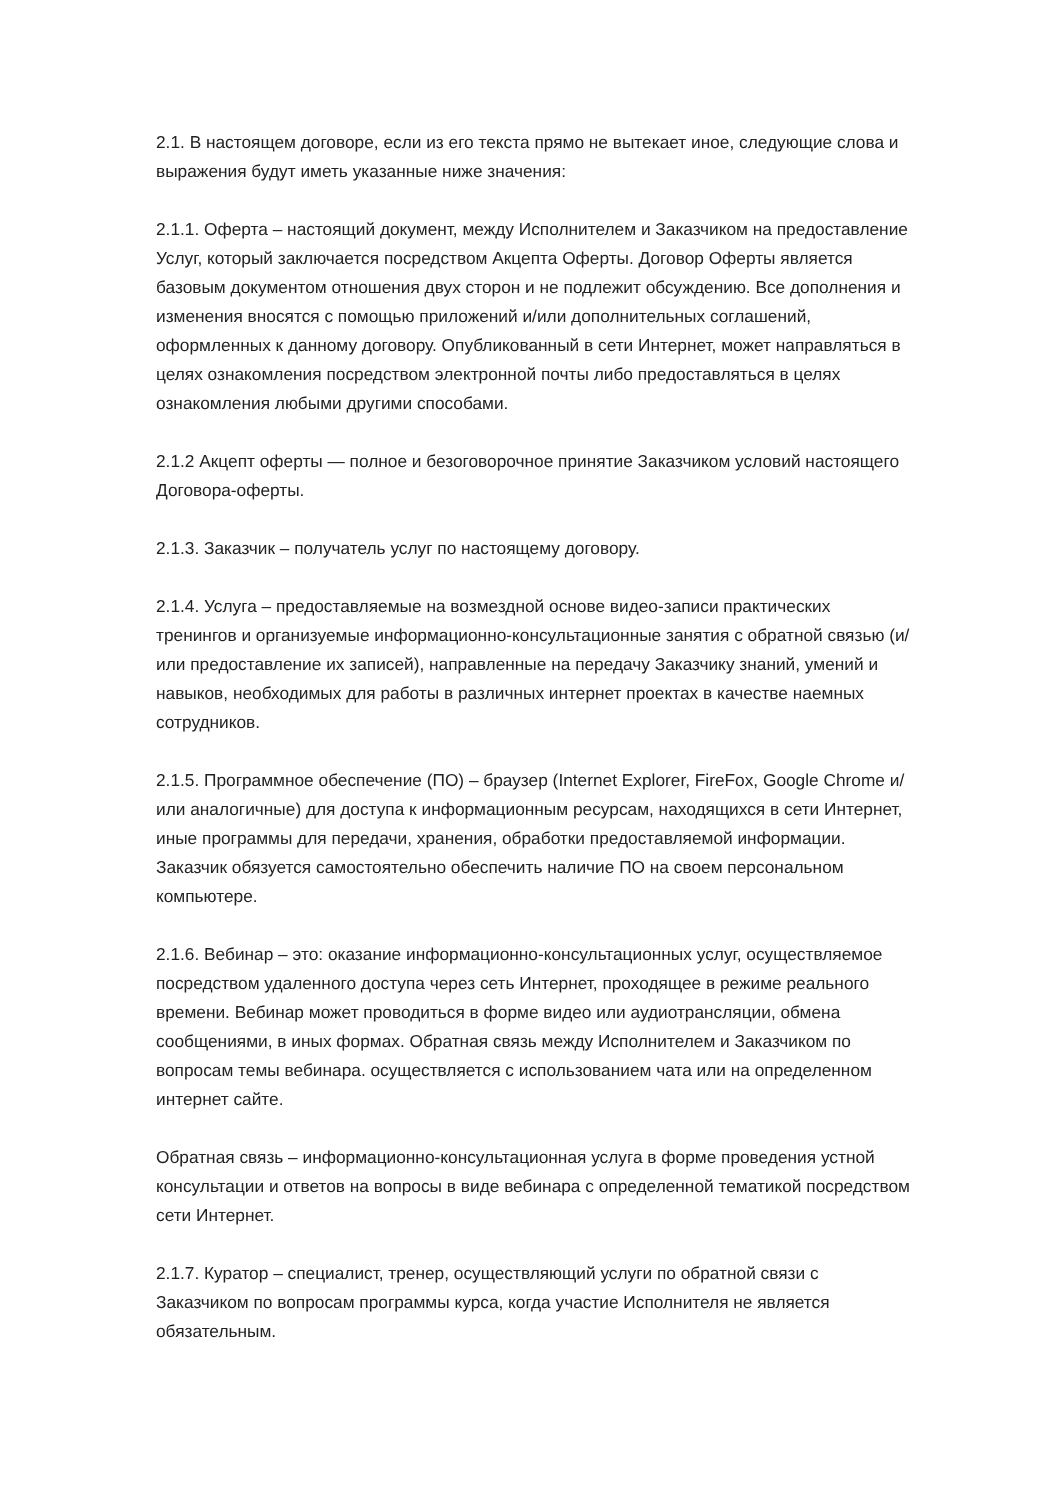2.1. В настоящем договоре, если из его текста прямо не вытекает иное, следующие слова и выражения будут иметь указанные ниже значения:
2.1.1. Оферта – настоящий документ, между Исполнителем и Заказчиком на предоставление Услуг, который заключается посредством Акцепта Оферты. Договор Оферты является базовым документом отношения двух сторон и не подлежит обсуждению. Все дополнения и изменения вносятся с помощью приложений и/или дополнительных соглашений, оформленных к данному договору. Опубликованный в сети Интернет, может направляться в целях ознакомления посредством электронной почты либо предоставляться в целях ознакомления любыми другими способами.
2.1.2 Акцепт оферты — полное и безоговорочное принятие Заказчиком условий настоящего Договора-оферты.
2.1.3. Заказчик – получатель услуг по настоящему договору.
2.1.4. Услуга – предоставляемые на возмездной основе видео-записи практических тренингов и организуемые информационно-консультационные занятия с обратной связью (и/или предоставление их записей), направленные на передачу Заказчику знаний, умений и навыков, необходимых для работы в различных интернет проектах в качестве наемных сотрудников.
2.1.5. Программное обеспечение (ПО) – браузер (Internet Explorer, FireFox, Google Chrome и/или аналогичные) для доступа к информационным ресурсам, находящихся в сети Интернет, иные программы для передачи, хранения, обработки предоставляемой информации. Заказчик обязуется самостоятельно обеспечить наличие ПО на своем персональном компьютере.
2.1.6. Вебинар – это: оказание информационно-консультационных услуг, осуществляемое посредством удаленного доступа через сеть Интернет, проходящее в режиме реального времени. Вебинар может проводиться в форме видео или аудиотрансляции, обмена сообщениями, в иных формах. Обратная связь между Исполнителем и Заказчиком по вопросам темы вебинара. осуществляется с использованием чата или на определенном интернет сайте.
Обратная связь – информационно-консультационная услуга в форме проведения устной консультации и ответов на вопросы в виде вебинара с определенной тематикой посредством сети Интернет.
2.1.7. Куратор – специалист, тренер, осуществляющий услуги по обратной связи с Заказчиком по вопросам программы курса, когда участие Исполнителя не является обязательным.